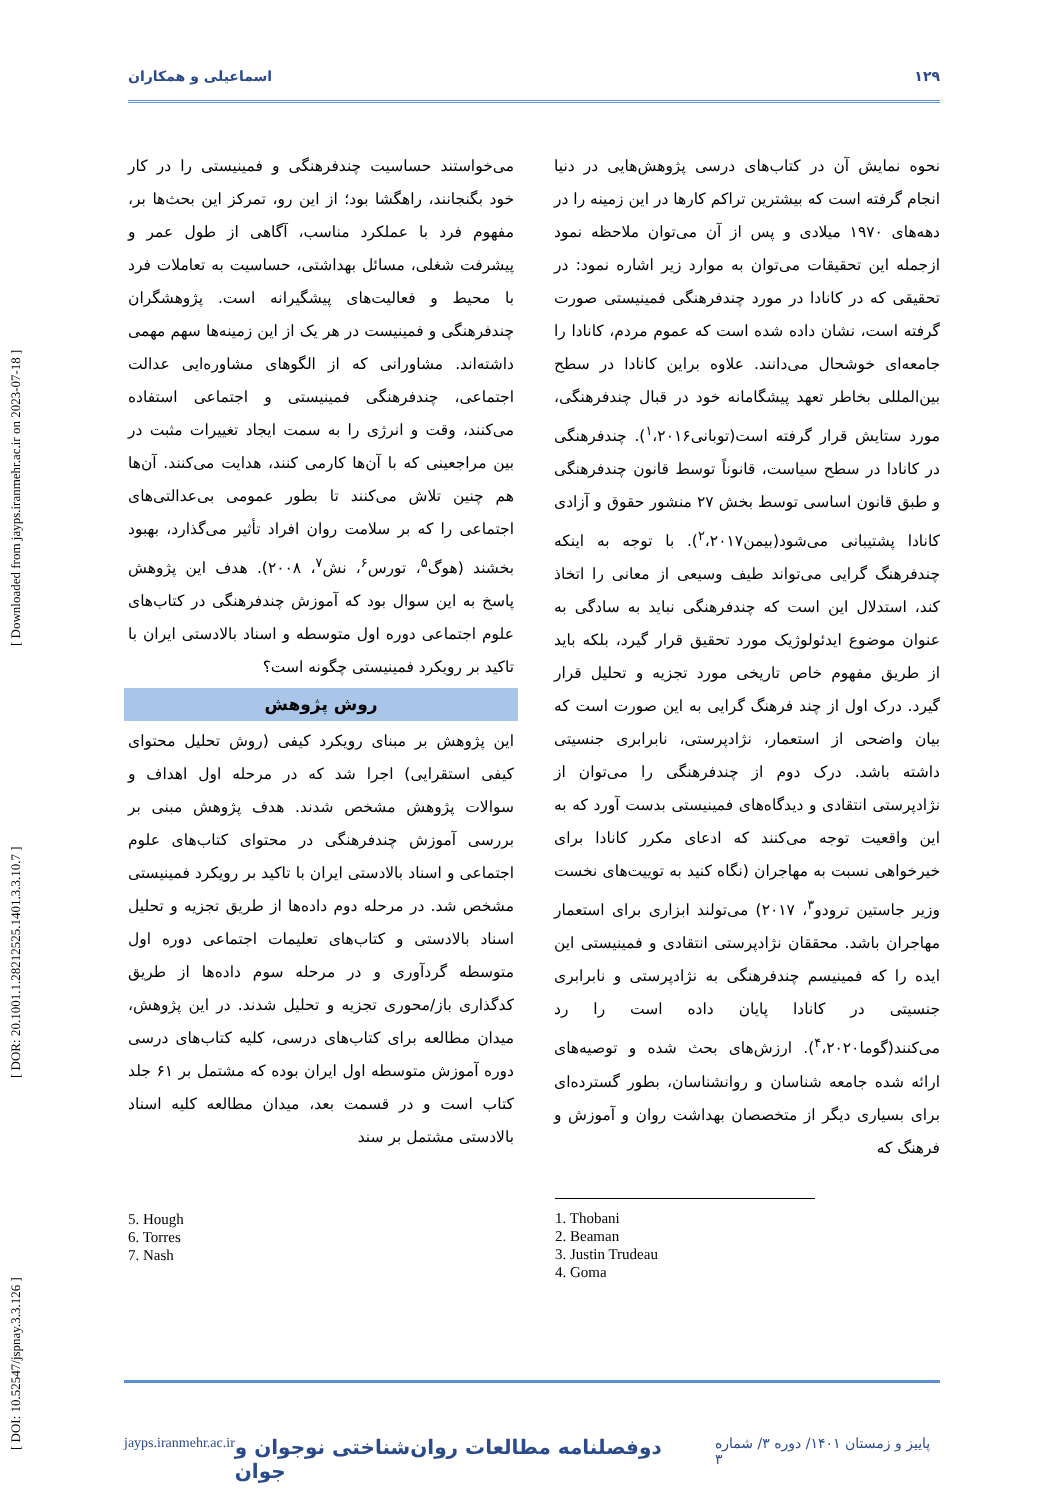[ DOI: 10.52547/jspnay.3.3.126 ] [ DOR: 20.1001.1.28212525.1401.3.3.10.7 ] [ Downloaded from jayps.iranmehr.ac.ir on 2023-07-18 ]
اسماعیلی و همکاران ۱۲۹
نحوه نمایش آن در کتاب‌های درسی پژوهش‌هایی در دنیا انجام گرفته است که بیشترین تراکم کارها در این زمینه را در دهه‌های ۱۹۷۰ میلادی و پس از آن می‌توان ملاحظه نمود ازجمله این تحقیقات می‌توان به موارد زیر اشاره نمود: در تحقیقی که در کانادا در مورد چندفرهنگی فمینیستی صورت گرفته است، نشان داده شده است که عموم مردم، کانادا را جامعه‌ای خوشحال می‌دانند. علاوه براین کانادا در سطح بین‌المللی بخاطر تعهد پیشگامانه خود در قبال چندفرهنگی، مورد ستایش قرار گرفته است(توبانی<sup>۱</sup>،۲۰۱۶). چندفرهنگی در کانادا در سطح سیاست، قانوناً توسط قانون چندفرهنگی و طبق قانون اساسی توسط بخش ۲۷ منشور حقوق و آزادی کانادا پشتیبانی می‌شود(بیمن<sup>۲</sup>،۲۰۱۷). با توجه به اینکه چندفرهنگ گرایی می‌تواند طیف وسیعی از معانی را اتخاذ کند، استدلال این است که چندفرهنگی نباید به سادگی به عنوان موضوع ایدئولوژیک مورد تحقیق قرار گیرد، بلکه باید از طریق مفهوم خاص تاریخی مورد تجزیه و تحلیل قرار گیرد. درک اول از چند فرهنگ گرایی به این صورت است که بیان واضحی از استعمار، نژادپرستی، نابرابری جنسیتی داشته باشد. درک دوم از چندفرهنگی را می‌توان از نژادپرستی انتقادی و دیدگاه‌های فمینیستی بدست آورد که به این واقعیت توجه می‌کنند که ادعای مکرر کانادا برای خیرخواهی نسبت به مهاجران (نگاه کنید به توییت‌های نخست وزیر جاستین ترودو<sup>۳</sup>، ۲۰۱۷) می‌تولند ابزاری برای استعمار مهاجران باشد. محققان نژادپرستی انتقادی و فمینیستی این ایده را که فمینیسم چندفرهنگی به نژادپرستی و نابرابری جنسیتی در کانادا پایان داده است را رد می‌کنند(گوما<sup>۴</sup>،۲۰۲۰). ارزش‌های بحث شده و توصیه‌های ارائه شده جامعه شناسان و روانشناسان، بطور گسترده‌ای برای بسیاری دیگر از متخصصان بهداشت روان و آموزش و فرهنگ که
می‌خواستند حساسیت چندفرهنگی و فمینیستی را در کار خود بگنجانند، راهگشا بود؛ از این رو، تمرکز این بحث‌ها بر، مفهوم فرد با عملکرد مناسب، آگاهی از طول عمر و پیشرفت شغلی، مسائل بهداشتی، حساسیت به تعاملات فرد با محیط و فعالیت‌های پیشگیرانه است. پژوهشگران چندفرهنگی و فمینیست در هر یک از این زمینه‌ها سهم مهمی داشته‌اند. مشاورانی که از الگوهای مشاوره‌ایی عدالت اجتماعی، چندفرهنگی فمینیستی و اجتماعی استفاده می‌کنند، وقت و انرژی را به سمت ایجاد تغییرات مثبت در بین مراجعینی که با آن‌ها کارمی کنند، هدایت می‌کنند. آن‌ها هم چنین تلاش می‌کنند تا بطور عمومی بی‌عدالتی‌های اجتماعی را که بر سلامت روان افراد تأثیر می‌گذارد، بهبود بخشند (هوگ<sup>۵</sup>، تورس<sup>۶</sup>، نش<sup>۷</sup>، ۲۰۰۸). هدف این پژوهش پاسخ به این سوال بود که آموزش چندفرهنگی در کتاب‌های علوم اجتماعی دوره اول متوسطه و اسناد بالادستی ایران با تاکید بر رویکرد فمینیستی چگونه است؟
روش پژوهش
این پژوهش بر مبنای رویکرد کیفی (روش تحلیل محتوای کیفی استقرایی) اجرا شد که در مرحله اول اهداف و سوالات پژوهش مشخص شدند. هدف پژوهش مبنی بر بررسی آموزش چندفرهنگی در محتوای کتاب‌های علوم اجتماعی و اسناد بالادستی ایران با تاکید بر رویکرد فمینیستی مشخص شد. در مرحله دوم داده‌ها از طریق تجزیه و تحلیل اسناد بالادستی و کتاب‌های تعلیمات اجتماعی دوره اول متوسطه گردآوری و در مرحله سوم داده‌ها از طریق کدگذاری باز/محوری تجزیه و تحلیل شدند. در این پژوهش، میدان مطالعه برای کتاب‌های درسی، کلیه کتاب‌های درسی دوره آموزش متوسطه اول ایران بوده که مشتمل بر ۶۱ جلد کتاب است و در قسمت بعد، میدان مطالعه کلیه اسناد بالادستی مشتمل بر سند
1. Thobani
2. Beaman
3. Justin Trudeau
4. Goma
5. Hough
6. Torres
7. Nash
jayps.iranmehr.ac.ir دوفصلنامه مطالعات روان‌شناختی نوجوان و جوان پاییز و زمستان ۱۴۰۱/ دوره ۳/ شماره ۳